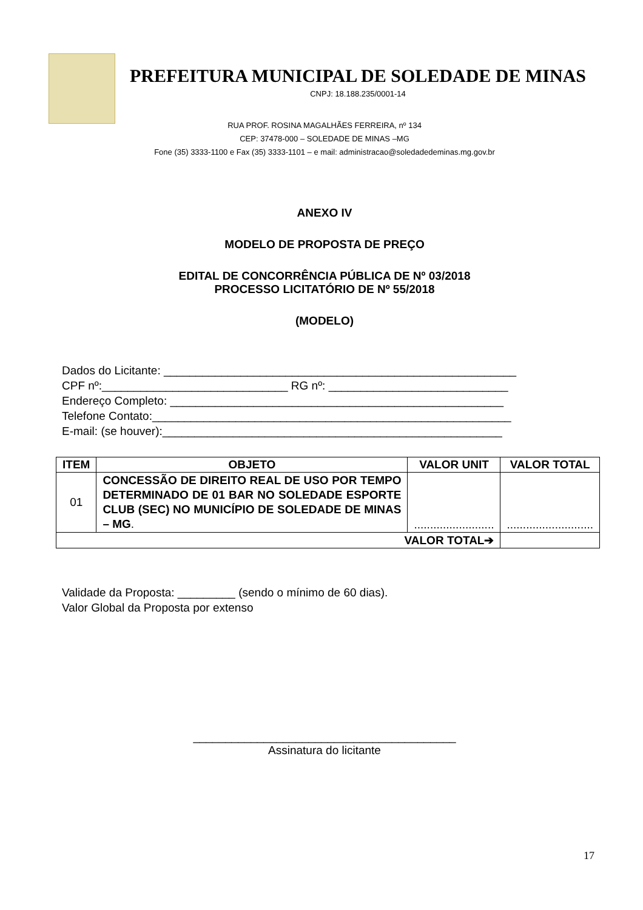PREFEITURA MUNICIPAL DE SOLEDADE DE MINAS
CNPJ: 18.188.235/0001-14
RUA PROF. ROSINA MAGALHÃES FERREIRA, nº 134
CEP: 37478-000 – SOLEDADE DE MINAS –MG
Fone (35) 3333-1100 e Fax (35) 3333-1101 – e mail: administracao@soledadedeminas.mg.gov.br
ANEXO IV
MODELO DE PROPOSTA DE PREÇO
EDITAL DE CONCORRÊNCIA PÚBLICA DE Nº 03/2018
PROCESSO LICITATÓRIO DE Nº 55/2018
(MODELO)
Dados do Licitante: _______________________________________________________
CPF nº:_____________________________ RG nº: ____________________________
Endereço Completo: ____________________________________________________
Telefone Contato:________________________________________________________
E-mail: (se houver):_____________________________________________________
| ITEM | OBJETO | VALOR UNIT | VALOR TOTAL |
| --- | --- | --- | --- |
| 01 | CONCESSÃO DE DIREITO REAL DE USO POR TEMPO DETERMINADO DE 01 BAR NO SOLEDADE ESPORTE CLUB (SEC) NO MUNICÍPIO DE SOLEDADE DE MINAS – MG . | ......................... | ........................... |
| VALOR TOTAL➔ | | | |
Validade da Proposta: _________ (sendo o mínimo de 60 dias).
Valor Global da Proposta por extenso
_________________________________________
Assinatura do licitante
17